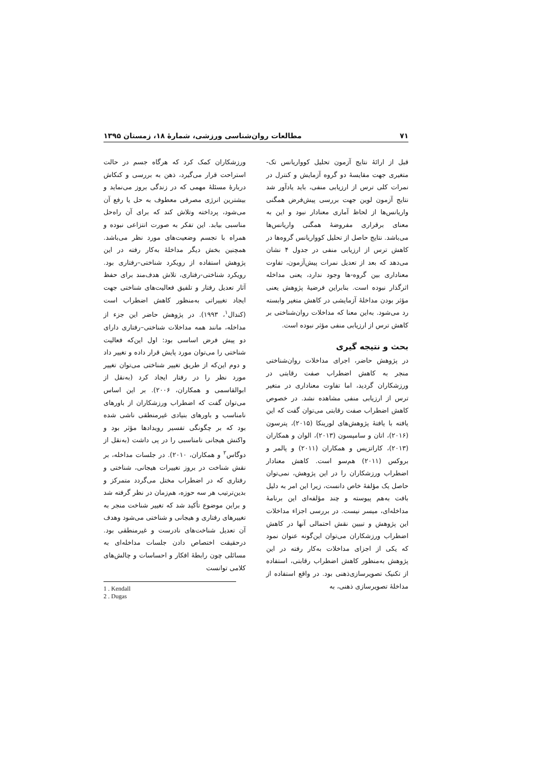۷۱ مطالعات روان‌شناسی ورزشی، شمارهٔ ۱۸، زمستان ۱۳۹۵
قبل از ارائهٔ نتایج آزمون تحلیل کوواریانس تک-متغیری جهت مقایسهٔ دو گروه آزمایش و کنترل در نمرات کلی ترس از ارزیابی منفی، باید یادآور شد نتایج آزمون لوین جهت بررسی پیش‌فرض همگنی واریانس‌ها از لحاظ آماری معنادار نبود و این به معنای برقراری مفروضهٔ همگنی واریانس‌ها می‌باشد. نتایج حاصل از تحلیل کوواریانس گروه‌ها در کاهش ترس از ارزیابی منفی در جدول ۴ نشان می‌دهد که بعد از تعدیل نمرات پیش‌آزمون، تفاوت معناداری بین گروه-ها وجود ندارد، یعنی مداخله اثرگذار نبوده است. بنابراین فرضیهٔ پژوهش یعنی مؤثر بودن مداخلهٔ آزمایشی در کاهش متغیر وابسته رد می‌شود. به‌این معنا که مداخلات روان‌شناختی بر کاهش ترس از ارزیابی منفی مؤثر نبوده است.
بحث و نتیجه گیری
در پژوهش حاضر، اجرای مداخلات روان‌شناختی منجر به کاهش اضطراب صفت رقابتی در ورزشکاران گردید، اما تفاوت معناداری در متغیر ترس از ارزیابی منفی مشاهده نشد. در خصوص کاهش اضطراب صفت رقابتی می‌توان گفت که این یافته با یافتهٔ پژوهش‌های لورینکا (۲۰۱۵)، پترسون (۲۰۱۶)، اتان و سامپسون (۲۰۱۳)، الوان و همکاران (۲۰۱۳)، کاراتزیس و همکاران (۲۰۱۱) و پالمر و بروکس (۲۰۱۱) هم‌سو است. کاهش معنادار اضطراب ورزشکاران را در این پژوهش، نمی‌توان حاصل یک مؤلفهٔ خاص دانست، زیرا این امر به دلیل بافت به‌هم پیوسته و چند مؤلفه‌ای این برنامهٔ مداخله‌ای، میسر نیست. در بررسی اجزاء مداخلات این پژوهش و تبیین نقش احتمالی آنها در کاهش اضطراب ورزشکاران می‌توان این‌گونه عنوان نمود که یکی از اجزای مداخلات به‌کار رفته در این پژوهش به‌منظور کاهش اضطراب رقابتی، استفاده از تکنیک تصویرسازی‌ذهنی بود. در واقع استفاده از مداخلهٔ تصویرسازی ذهنی، به
ورزشکاران کمک کرد که هرگاه جسم در حالت استراحت قرار می‌گیرد، ذهن به بررسی و کنکاش دربارهٔ مسئلهٔ مهمی که در زندگی بروز می‌نماید و بیشترین انرژی مصرفی معطوف به حل یا رفع آن می‌شود، پرداخته وتلاش کند که برای آن راه‌حل مناسبی بیابد. این تفکر به صورت انتزاعی نبوده و همراه با تجسم وضعیت‌های مورد نظر می‌باشد. همچنین بخش دیگر مداخلهٔ به‌کار رفته در این پژوهش استفاده از رویکرد شناختی–رفتاری بود. رویکرد شناختی-رفتاری، تلاش هدف‌مند برای حفظ آثار تعدیل رفتار و تلفیق فعالیت‌های شناختی جهت ایجاد تغییراتی به‌منظور کاهش اضطراب است (کندال<sup>۱</sup>، ۱۹۹۳). در پژوهش حاضر این جزء از مداخله، مانند همه مداخلات شناختی–رفتاری دارای دو پیش فرض اساسی بود: اول این‌که فعالیت شناختی را می‌توان مورد پایش قرار داده و تغییر داد و دوم این‌که از طریق تغییر شناختی می‌توان تغییر مورد نظر را در رفتار ایجاد کرد (به‌نقل از ابوالقاسمی و همکاران، ۲۰۰۶). بر این اساس می‌توان گفت که اضطراب ورزشکاران از باورهای نامناسب و باورهای بنیادی غیرمنطقی ناشی شده بود که بر چگونگی تفسیر رویدادها مؤثر بود و واکنش هیجانی نامناسبی را در پی داشت (به‌نقل از دوگاس<sup>۲</sup> و همکاران، ۲۰۱۰). در جلسات مداخله، بر نقش شناخت در بروز تغییرات هیجانی، شناختی و رفتاری که در اضطراب مختل می‌گردد متمرکز و بدین‌ترتیب هر سه حوزه، هم‌زمان در نظر گرفته شد و براین موضوع تأکید شد که تغییر شناخت منجر به تغییرهای رفتاری و هیجانی و شناختی می‌شود وهدف آن تعدیل شناخت‌های نادرست و غیرمنطقی بود. درحقیقت اختصاص دادن جلسات مداخله‌ای به مسائلی چون رابطهٔ افکار و احساسات و چالش‌های کلامی توانست
1 . Kendall
2 . Dugas